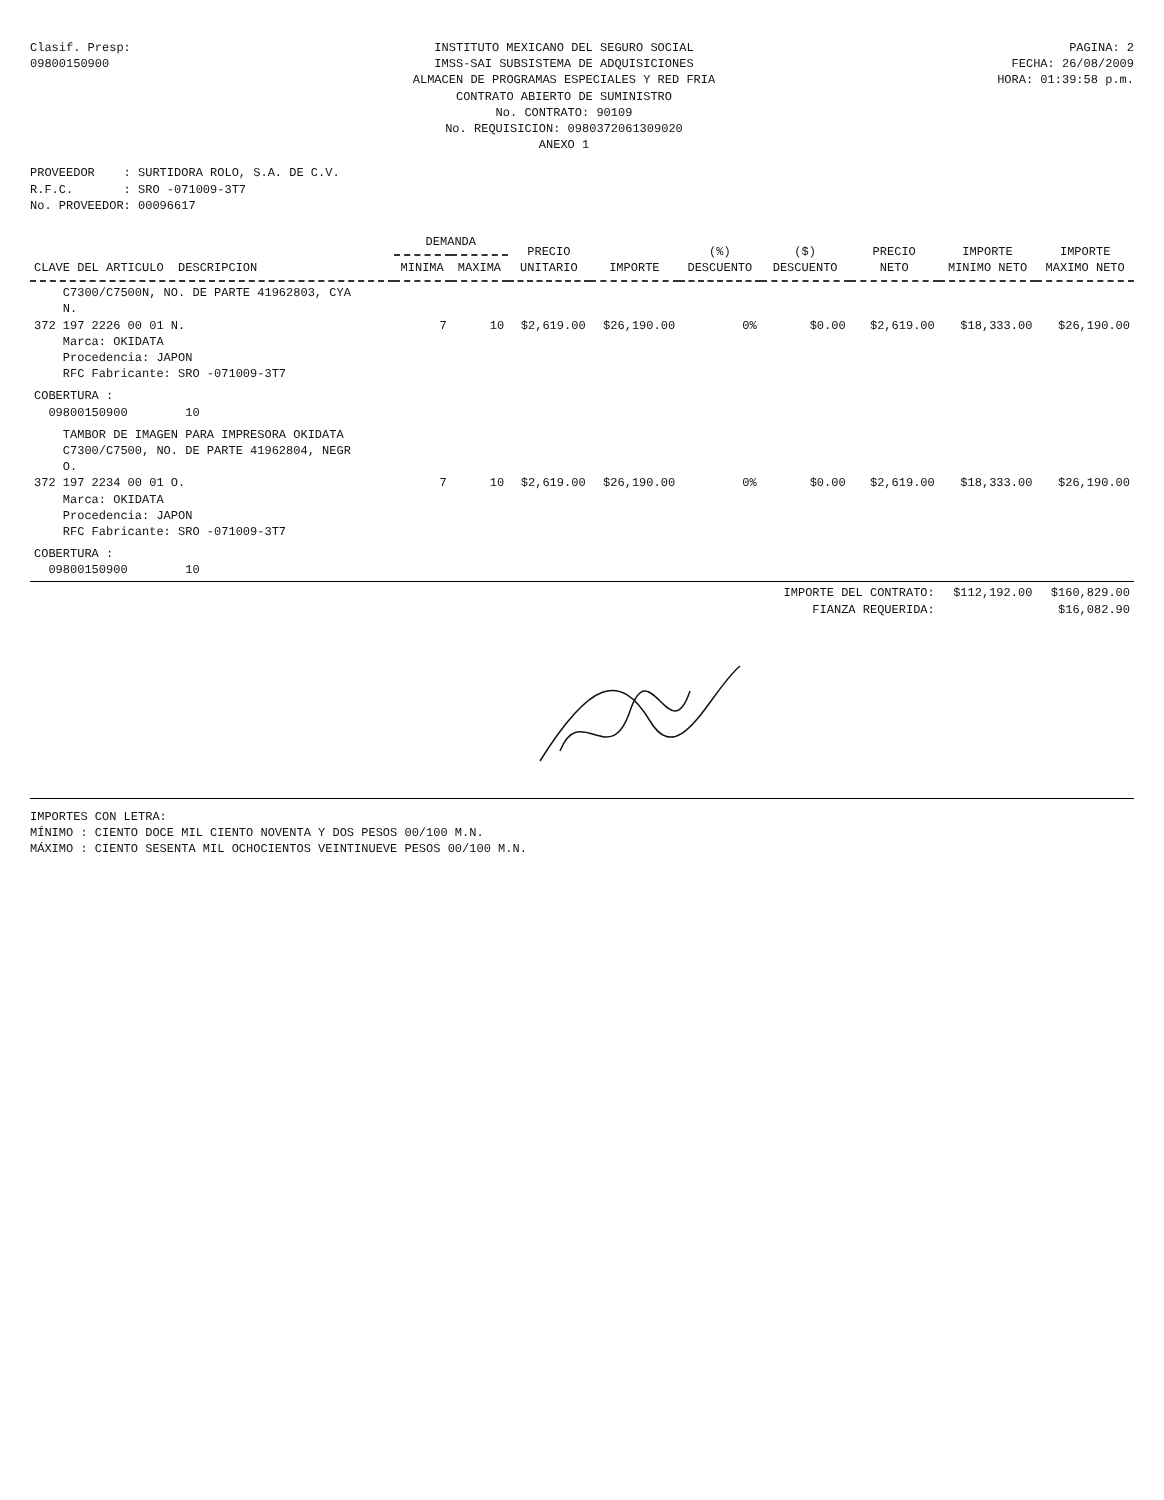Clasif. Presp:
09800150900
INSTITUTO MEXICANO DEL SEGURO SOCIAL
IMSS-SAI SUBSISTEMA DE ADQUISICIONES
ALMACEN DE PROGRAMAS ESPECIALES Y RED FRIA
CONTRATO ABIERTO DE SUMINISTRO
No. CONTRATO: 90109
No. REQUISICION: 0980372061309020
ANEXO 1
PAGINA: 2
FECHA: 26/08/2009
HORA: 01:39:58 p.m.
PROVEEDOR : SURTIDORA ROLO, S.A. DE C.V.
R.F.C. : SRO -071009-3T7
No. PROVEEDOR: 00096617
| CLAVE DEL ARTICULO DESCRIPCION | DEMANDA | | PRECIO UNITARIO | IMPORTE | (%) DESCUENTO | ($) DESCUENTO | PRECIO NETO | IMPORTE MINIMO NETO | IMPORTE MAXIMO NETO |
| --- | --- | --- | --- | --- | --- | --- | --- | --- | --- |
| | MINIMA | MAXIMA | | | | | | | |
| C7300/C7500N, NO. DE PARTE 41962803, CYA N. 372 197 2226 00 01 N. Marca: OKIDATA Procedencia: JAPON RFC Fabricante: SRO -071009-3T7 | 7 | 10 | $2,619.00 | $26,190.00 | 0% | $0.00 | $2,619.00 | $18,333.00 | $26,190.00 |
| COBERTURA : 09800150900 10 | | | | | | | | | |
| TAMBOR DE IMAGEN PARA IMPRESORA OKIDATA C7300/C7500, NO. DE PARTE 41962804, NEGR O. 372 197 2234 00 01 O. Marca: OKIDATA Procedencia: JAPON RFC Fabricante: SRO -071009-3T7 | 7 | 10 | $2,619.00 | $26,190.00 | 0% | $0.00 | $2,619.00 | $18,333.00 | $26,190.00 |
| COBERTURA : 09800150900 10 | | | | | | | | | |
| | | | | | | IMPORTE DEL CONTRATO: FIANZA REQUERIDA: | | $112,192.00 | $160,829.00 $16,082.90 |
IMPORTES CON LETRA:
MÍNIMO : CIENTO DOCE MIL CIENTO NOVENTA Y DOS PESOS 00/100 M.N.
MÁXIMO : CIENTO SESENTA MIL OCHOCIENTOS VEINTINUEVE PESOS 00/100 M.N.